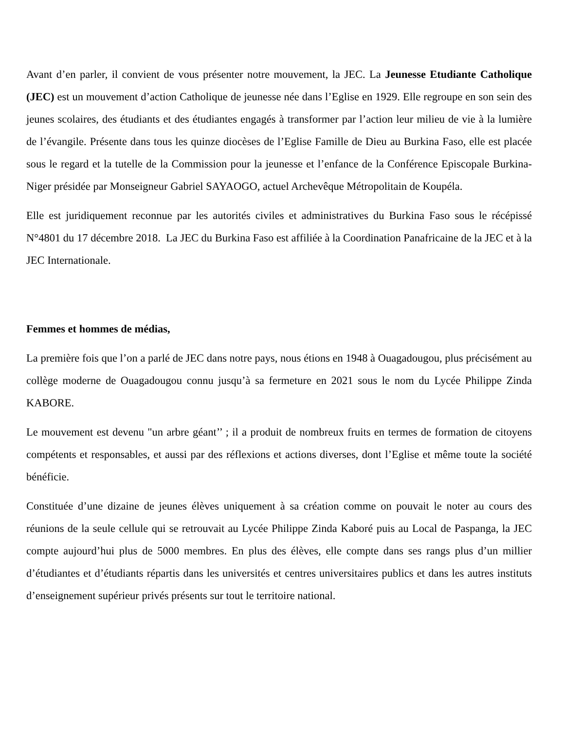Avant d’en parler, il convient de vous présenter notre mouvement, la JEC. La Jeunesse Etudiante Catholique (JEC) est un mouvement d’action Catholique de jeunesse née dans l’Eglise en 1929. Elle regroupe en son sein des jeunes scolaires, des étudiants et des étudiantes engagés à transformer par l’action leur milieu de vie à la lumière de l’évangile. Présente dans tous les quinze diocèses de l’Eglise Famille de Dieu au Burkina Faso, elle est placée sous le regard et la tutelle de la Commission pour la jeunesse et l’enfance de la Conférence Episcopale Burkina-Niger présidée par Monseigneur Gabriel SAYAOGO, actuel Archevêque Métropolitain de Koupéla.
Elle est juridiquement reconnue par les autorités civiles et administratives du Burkina Faso sous le récépissé N°4801 du 17 décembre 2018. La JEC du Burkina Faso est affiliée à la Coordination Panafricaine de la JEC et à la JEC Internationale.
Femmes et hommes de médias,
La première fois que l’on a parlé de JEC dans notre pays, nous étions en 1948 à Ouagadougou, plus précisément au collège moderne de Ouagadougou connu jusqu’à sa fermeture en 2021 sous le nom du Lycée Philippe Zinda KABORE.
Le mouvement est devenu "un arbre géant’’ ; il a produit de nombreux fruits en termes de formation de citoyens compétents et responsables, et aussi par des réflexions et actions diverses, dont l’Eglise et même toute la société bénéficie.
Constituée d’une dizaine de jeunes élèves uniquement à sa création comme on pouvait le noter au cours des réunions de la seule cellule qui se retrouvait au Lycée Philippe Zinda Kaboré puis au Local de Paspanga, la JEC compte aujourd’hui plus de 5000 membres. En plus des élèves, elle compte dans ses rangs plus d’un millier d’étudiantes et d’étudiants répartis dans les universités et centres universitaires publics et dans les autres instituts d’enseignement supérieur privés présents sur tout le territoire national.